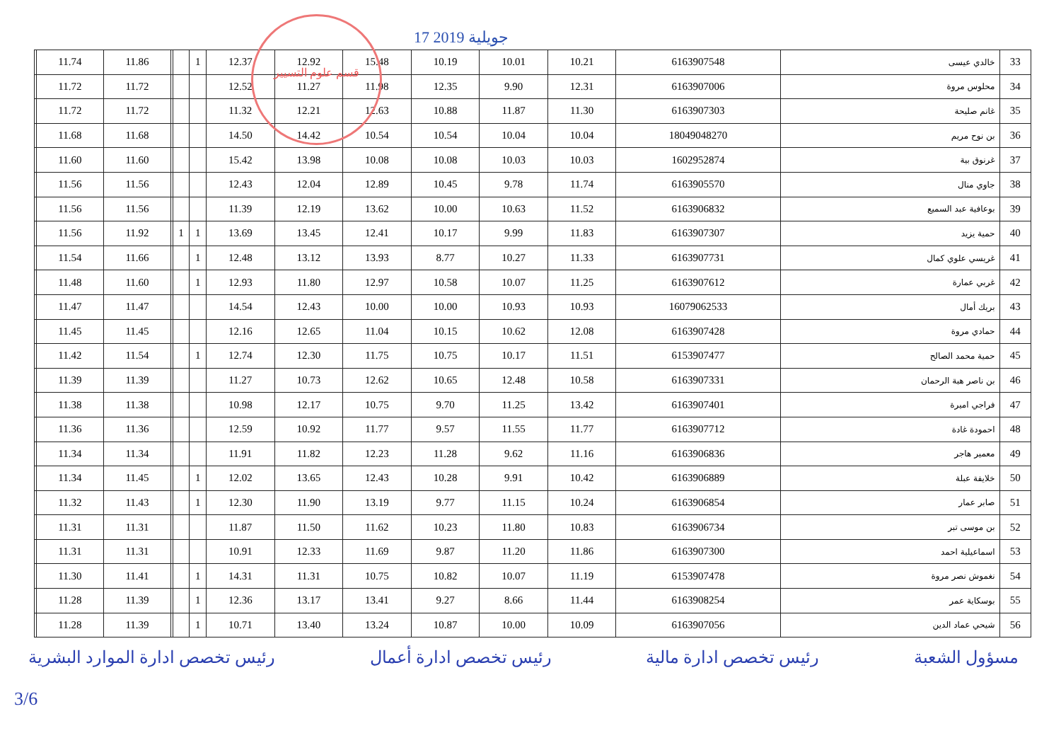17 جويلية 2019
قسم علوم التسيير
| 33 | خالدي عيسى | 6163907548 | 10.21 | 10.01 | 10.19 | 15.48 | 12.92 | 12.37 | 1 | | | 11.86 | 11.74 | |
| 34 | محلوس مروة | 6163907006 | 12.31 | 9.90 | 12.35 | 11.98 | 11.27 | 12.52 | | | | 11.72 | 11.72 | |
| 35 | غانم صليحة | 6163907303 | 11.30 | 11.87 | 10.88 | 12.63 | 12.21 | 11.32 | | | | 11.72 | 11.72 | |
| 36 | بن نوح مريم | 18049048270 | 10.04 | 10.04 | 10.54 | 10.54 | 14.42 | 14.50 | | | | 11.68 | 11.68 | |
| 37 | غرنوق بية | 1602952874 | 10.03 | 10.03 | 10.08 | 10.08 | 13.98 | 15.42 | | | | 11.60 | 11.60 | |
| 38 | جاوي منال | 6163905570 | 11.74 | 9.78 | 10.45 | 12.89 | 12.04 | 12.43 | | | | 11.56 | 11.56 | |
| 39 | بوعافية عبد السميع | 6163906832 | 11.52 | 10.63 | 10.00 | 13.62 | 12.19 | 11.39 | | | | 11.56 | 11.56 | |
| 40 | حمية يزيد | 6163907307 | 11.83 | 9.99 | 10.17 | 12.41 | 13.45 | 13.69 | 1 | 1 | | 11.92 | 11.56 | |
| 41 | غريسي علوي كمال | 6163907731 | 11.33 | 10.27 | 8.77 | 13.93 | 13.12 | 12.48 | 1 | | | 11.66 | 11.54 | |
| 42 | غربي عمارة | 6163907612 | 11.25 | 10.07 | 10.58 | 12.97 | 11.80 | 12.93 | 1 | | | 11.60 | 11.48 | |
| 43 | بريك أمال | 16079062533 | 10.93 | 10.93 | 10.00 | 10.00 | 12.43 | 14.54 | | | | 11.47 | 11.47 | |
| 44 | حمادي مروة | 6163907428 | 12.08 | 10.62 | 10.15 | 11.04 | 12.65 | 12.16 | | | | 11.45 | 11.45 | |
| 45 | حمية محمد الصالح | 6153907477 | 11.51 | 10.17 | 10.75 | 11.75 | 12.30 | 12.74 | 1 | | | 11.54 | 11.42 | |
| 46 | بن ناصر هبة الرحمان | 6163907331 | 10.58 | 12.48 | 10.65 | 12.62 | 10.73 | 11.27 | | | | 11.39 | 11.39 | |
| 47 | فراجي اميرة | 6163907401 | 13.42 | 11.25 | 9.70 | 10.75 | 12.17 | 10.98 | | | | 11.38 | 11.38 | |
| 48 | احمودة غادة | 6163907712 | 11.77 | 11.55 | 9.57 | 11.77 | 10.92 | 12.59 | | | | 11.36 | 11.36 | |
| 49 | معمير هاجر | 6163906836 | 11.16 | 9.62 | 11.28 | 12.23 | 11.82 | 11.91 | | | | 11.34 | 11.34 | |
| 50 | خلايفة عبلة | 6163906889 | 10.42 | 9.91 | 10.28 | 12.43 | 13.65 | 12.02 | 1 | | | 11.45 | 11.34 | |
| 51 | صابر عمار | 6163906854 | 10.24 | 11.15 | 9.77 | 13.19 | 11.90 | 12.30 | 1 | | | 11.43 | 11.32 | |
| 52 | بن موسى تبر | 6163906734 | 10.83 | 11.80 | 10.23 | 11.62 | 11.50 | 11.87 | | | | 11.31 | 11.31 | |
| 53 | اسماعيلية احمد | 6163907300 | 11.86 | 11.20 | 9.87 | 11.69 | 12.33 | 10.91 | | | | 11.31 | 11.31 | |
| 54 | نغموش نصر مروة | 6153907478 | 11.19 | 10.07 | 10.82 | 10.75 | 11.31 | 14.31 | 1 | | | 11.41 | 11.30 | |
| 55 | بوسكاية عمر | 6163908254 | 11.44 | 8.66 | 9.27 | 13.41 | 13.17 | 12.36 | 1 | | | 11.39 | 11.28 | |
| 56 | شيحي عماد الدين | 6163907056 | 10.09 | 10.00 | 10.87 | 13.24 | 13.40 | 10.71 | 1 | | | 11.39 | 11.28 | |
مسؤول الشعبة رئيس تخصص ادارة مالية رئيس تخصص ادارة أعمال رئيس تخصص ادارة الموارد البشرية
3/6